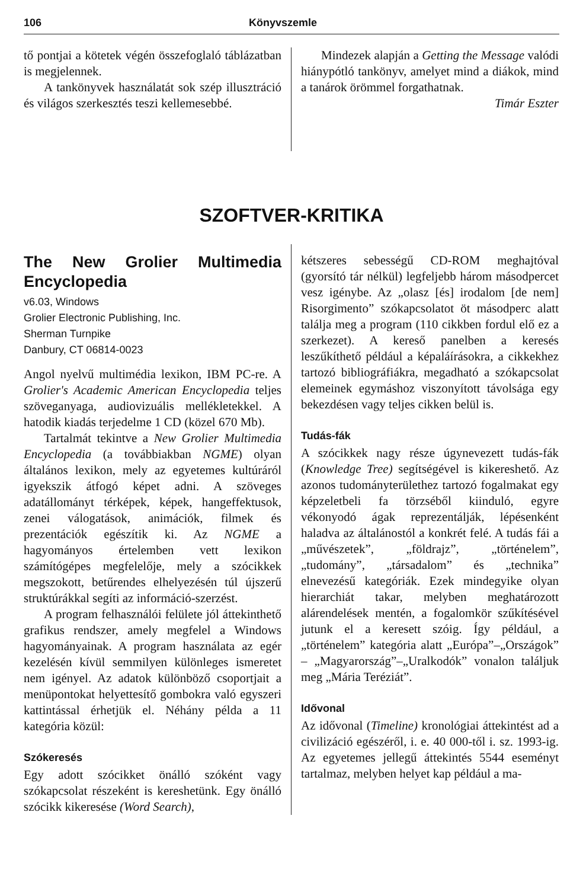106 Könyvszemle
tő pontjai a kötetek végén összefoglaló táblázatban is megjelennek.
A tankönyvek használatát sok szép illusztráció és világos szerkesztés teszi kellemesebbé.
Mindezek alapján a Getting the Message valódi hiánypótló tankönyv, amelyet mind a diákok, mind a tanárok örömmel forgathatnak.
Timár Eszter
SZOFTVER-KRITIKA
The New Grolier Multimedia Encyclopedia
v6.03, Windows
Grolier Electronic Publishing, Inc.
Sherman Turnpike
Danbury, CT 06814-0023
Angol nyelvű multimédia lexikon, IBM PC-re. A Grolier's Academic American Encyclopedia teljes szöveganyaga, audiovizuális mellékletekkel. A hatodik kiadás terjedelme 1 CD (közel 670 Mb).
Tartalmát tekintve a New Grolier Multimedia Encyclopedia (a továbbiakban NGME) olyan általános lexikon, mely az egyetemes kultúráról igyekszik átfogó képet adni. A szöveges adatállományt térképek, képek, hangeffektusok, zenei válogatások, animációk, filmek és prezentációk egészítik ki. Az NGME a hagyományos értelemben vett lexikon számítógépes megfelelője, mely a szócikkek megszokott, betűrendes elhelyezésén túl újszerű struktúrákkal segíti az információ-szerzést.
A program felhasználói felülete jól áttekinthető grafikus rendszer, amely megfelel a Windows hagyományainak. A program használata az egér kezelésén kívül semmilyen különleges ismeretet nem igényel. Az adatok különböző csoportjait a menüpontokat helyettesítő gombokra való egyszeri kattintással érhetjük el. Néhány példa a 11 kategória közül:
Szókeresés
Egy adott szócikket önálló szóként vagy szókapcsolat részeként is kereshetünk. Egy önálló szócikk kikeresése (Word Search),
kétszeres sebességű CD-ROM meghajtóval (gyorsító tár nélkül) legfeljebb három másodpercet vesz igénybe. Az „olasz [és] irodalom [de nem] Risorgimento” szókapcsolatot öt másodperc alatt találja meg a program (110 cikkben fordul elő ez a szerkezet). A kereső panelben a keresés leszűkíthető például a képaláírásokra, a cikkekhez tartozó bibliográfiákra, megadható a szókapcsolat elemeinek egymáshoz viszonyított távolsága egy bekezdésen vagy teljes cikken belül is.
Tudás-fák
A szócikkek nagy része úgynevezett tudás-fák (Knowledge Tree) segítségével is kikereshető. Az azonos tudományterülethez tartozó fogalmakat egy képzeletbeli fa törzséből kiinduló, egyre vékonyodó ágak reprezentálják, lépésenként haladva az általánostól a konkrét felé. A tudás fái a „művészetek”, „földrajz”, „történelem”, „tudomány”, „társadalom” és „technika” elnevezésű kategóriák. Ezek mindegyike olyan hierarchiát takar, melyben meghatározott alárendelések mentén, a fogalomkör szűkítésével jutunk el a keresett szóig. Így például, a „történelem” kategória alatt „Európa”–„Országok” – „Magyarország”–„Uralkodók” vonalon találjuk meg „Mária Teréziát”.
Idővonal
Az idővonal (Timeline) kronológiai áttekintést ad a civilizáció egészéről, i. e. 40 000-től i. sz. 1993-ig. Az egyetemes jellegű áttekintés 5544 eseményt tartalmaz, melyben helyet kap például a ma-